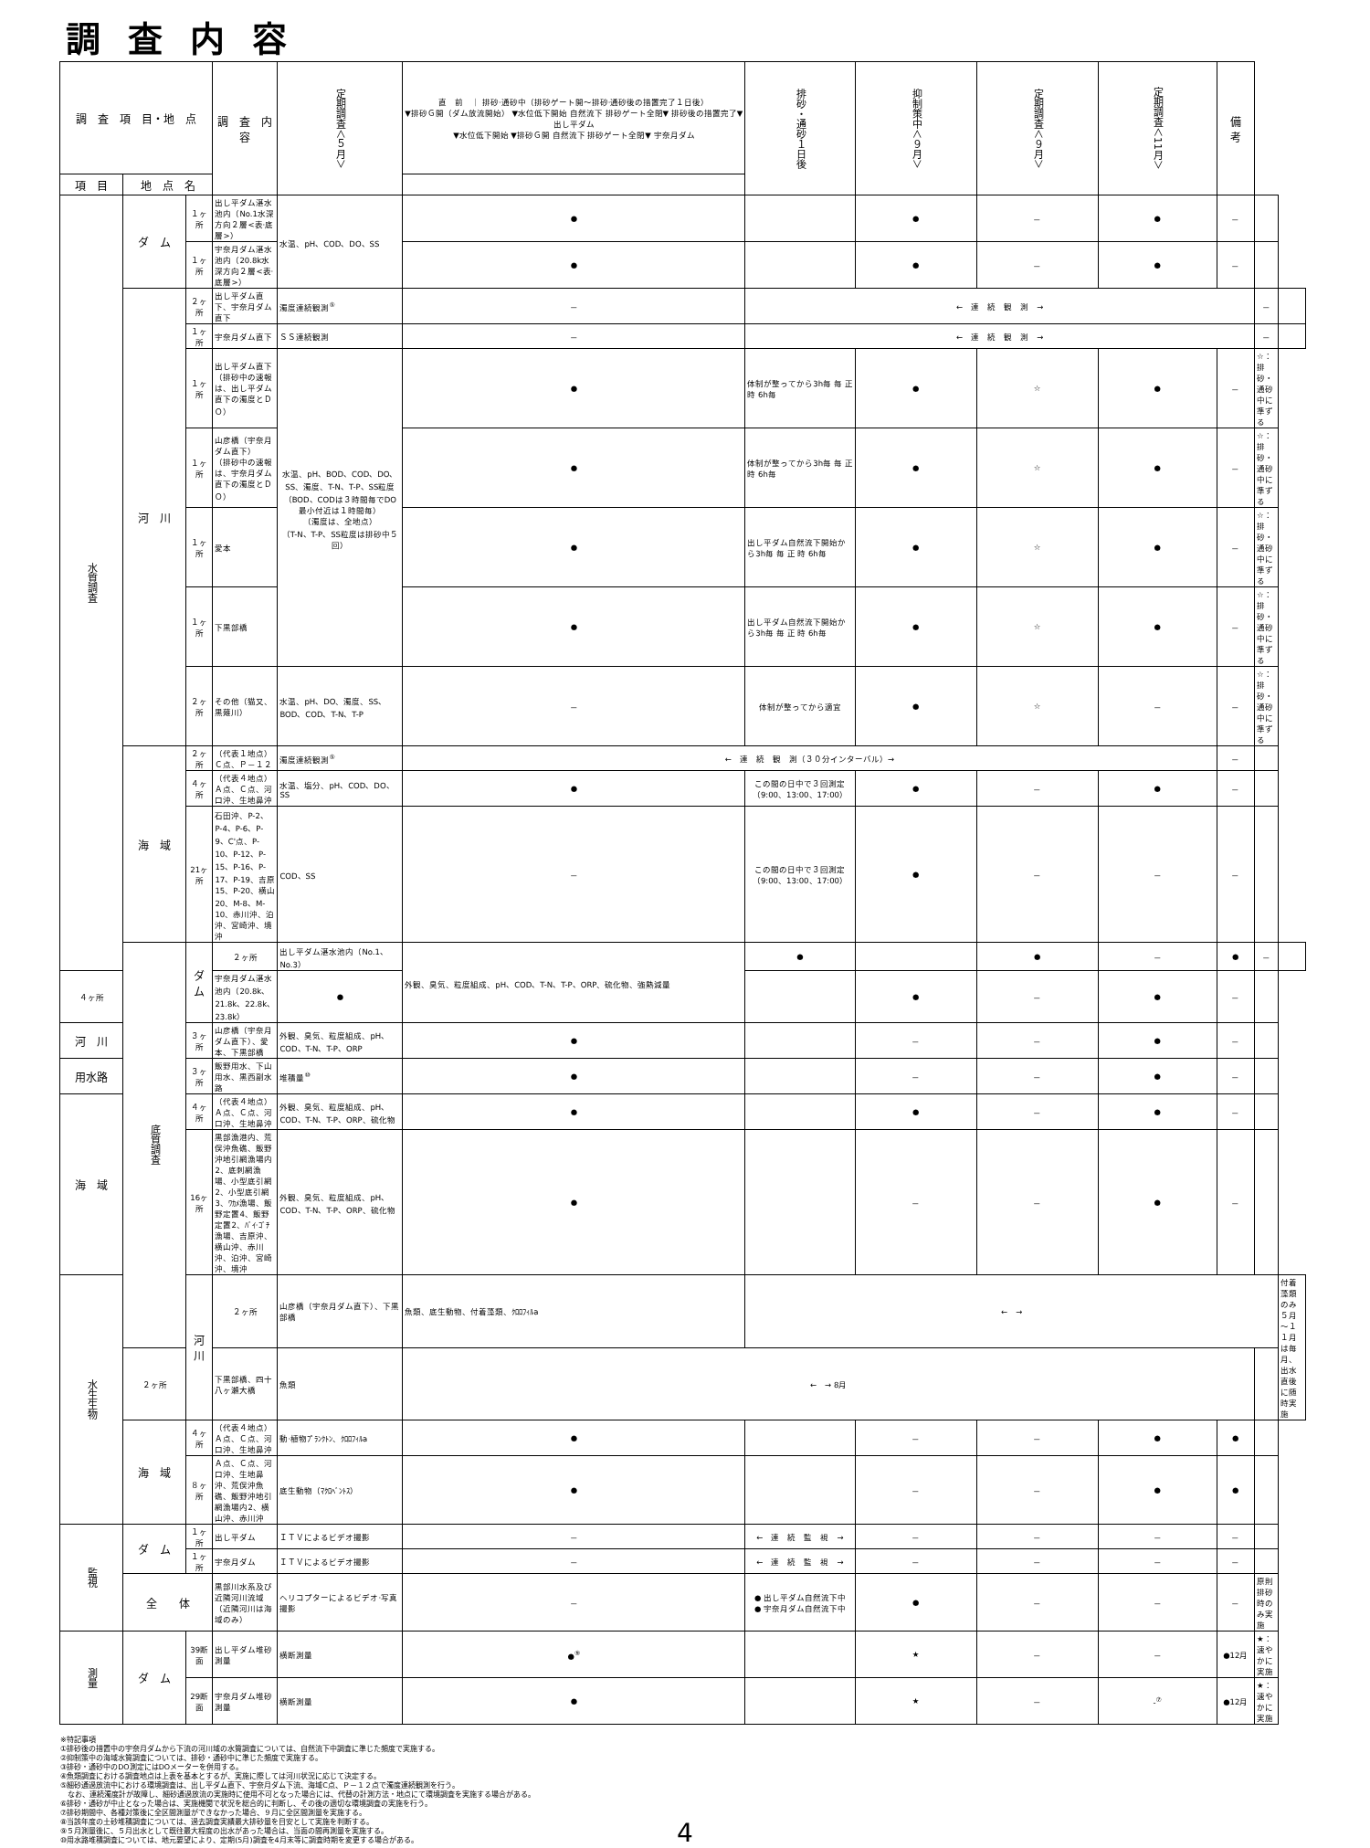調査内容
| 調 査 項 目・地 点 | | | 調 査 内 容 | 定期調査＜５月＞ | 直 前 ｜ 排砂·通砂中（排砂ゲート開～排砂·通砂後の措置完了１日後） ▼排砂Ｇ開（ダム放流開始） ▼水位低下開始 自然流下 排砂ゲート全閉▼ 排砂後の措置完了▼ 出し平ダム ▼水位低下開始 ▼排砂Ｇ開 自然流下 排砂ゲート全閉▼ 宇奈月ダム | 排砂・通砂１日後 | 抑制策中＜９月＞ | 定期調査＜９月＞ | 定期調査＜11月＞ | 備 考 | | |
| --- | --- | --- | --- | --- | --- | --- | --- | --- | --- | --- | --- | --- |
| 項 目 | 地 点 名 | | | | | | | | | | | |
| 水質調査 | ダ ム | １ヶ所 | 出し平ダム湛水池内（No.1水深方向２層<表·底層>） | 水温、pH、COD、DO、SS | ● | | ● | － | ● | － | | |
| | | １ヶ所 | 宇奈月ダム湛水池内（20.8k水深方向２層<表·底層>） | | ● | | ● | － | ● | － | | |
| | 河 川 | ２ヶ所 | 出し平ダム直下、宇奈月ダム直下 | 濁度連続観測<sup>⑤</sup> | － | ← 連 続 観 測 → | | | | | － | |
| | | １ヶ所 | 宇奈月ダム直下 | ＳＳ連続観測 | － | ← 連 続 観 測 → | | | | | － | |
| | | １ヶ所 | 出し平ダム直下 （排砂中の速報は、出し平ダム直下の濁度とＤＯ） | 水温、pH、BOD、COD、DO、SS、濁度、T-N、T-P、SS粒度 （BOD、CODは３時間毎でDO最小付近は１時間毎） （濁度は、全地点） （T-N、T-P、SS粒度は排砂中５回） | ● | 体制が整ってから3h毎 毎 正 時 6h毎 | ● | ☆ | ● | － | ☆：排砂・通砂中に準ずる | |
| | | １ヶ所 | 山彦橋（宇奈月ダム直下） （排砂中の速報は、宇奈月ダム直下の濁度とＤＯ） | | ● | 体制が整ってから3h毎 毎 正 時 6h毎 | ● | ☆ | ● | － | ☆：排砂・通砂中に準ずる | |
| | | １ヶ所 | 愛本 | | ● | 出し平ダム自然流下開始から3h毎 毎 正 時 6h毎 | ● | ☆ | ● | － | ☆：排砂・通砂中に準ずる | |
| | | １ヶ所 | 下黒部橋 | | ● | 出し平ダム自然流下開始から3h毎 毎 正 時 6h毎 | ● | ☆ | ● | － | ☆：排砂・通砂中に準ずる | |
| | | ２ヶ所 | その他（猫又、黒薙川） | 水温、pH、DO、濁度、SS、BOD、COD、T-N、T-P | － | 体制が整ってから適宜 | ● | ☆ | － | － | ☆：排砂・通砂中に準ずる | |
| | 海 域 | ２ヶ所 | （代表１地点）Ｃ点、Ｐ－１２ | 濁度連続観測<sup>⑤</sup> | ← 連 続 観 測（３０分インターバル）→ | | | | | － | | |
| | | ４ヶ所 | （代表４地点）Ａ点、Ｃ点、河口沖、生地鼻沖 | 水温、塩分、pH、COD、DO、SS | ● | この間の日中で３回測定（9:00、13:00、17:00） | ● | － | ● | － | | |
| | | 21ヶ所 | 石田沖、P-2、P-4、P-6、P-9、C'点、P-10、P-12、P-15、P-16、P-17、P-19、吉原15、P-20、横山20、M-8、M-10、赤川沖、泊沖、宮崎沖、境沖 | COD、SS | － | この間の日中で３回測定（9:00、13:00、17:00） | ● | － | － | － | | |
| | 底質調査 | ダ ム | ２ヶ所 | 出し平ダム湛水池内（No.1、No.3） | 外観、臭気、粒度組成、pH、COD、T-N、T-P、ORP、硫化物、強熱減量 | ● | | ● | － | ● | － | |
| ４ヶ所 | | | 宇奈月ダム湛水池内（20.8k、21.8k、22.8k、23.8k） | ● | | | ● | － | ● | － | | |
| 河 川 | | ３ヶ所 | 山彦橋（宇奈月ダム直下）、愛本、下黒部橋 | 外観、臭気、粒度組成、pH、COD、T-N、T-P、ORP | ● | | － | － | ● | － | | |
| 用水路 | | ３ヶ所 | 飯野用水、下山用水、黒西副水路 | 堆積量<sup>⑩</sup> | ● | | － | － | ● | － | | |
| 海 域 | | ４ヶ所 | （代表４地点）Ａ点、Ｃ点、河口沖、生地鼻沖 | 外観、臭気、粒度組成、pH、COD、T-N、T-P、ORP、硫化物 | ● | | ● | － | ● | － | | |
| | | 16ヶ所 | 黒部漁港内、荒俣沖魚礁、飯野沖地引網漁場内2、底刺網漁場、小型底引網2、小型底引網3、ﾜｶﾒ漁場、飯野定置4、飯野定置2、ﾊﾞｲ·ｺﾞﾁ漁場、吉原沖、横山沖、赤川沖、泊沖、宮崎沖、境沖 | 外観、臭気、粒度組成、pH、COD、T-N、T-P、ORP、硫化物 | ● | | － | － | ● | － | | |
| 水生生物 | | 河 川 | ２ヶ所 | 山彦橋（宇奈月ダム直下）、下黒部橋 | 魚類、底生動物、付着藻類、ｸﾛﾛﾌｨﾙa | ← → | | | | | | 付着藻類のみ５月～１１月は毎月、出水直後に随時実施 |
| | ２ヶ所 | | 下黒部橋、四十八ヶ瀬大橋 | 魚類 | ← → 8月 | | | | | | | |
| | 海 域 | ４ヶ所 | （代表４地点）Ａ点、Ｃ点、河口沖、生地鼻沖 | 動·植物ﾌﾟﾗﾝｸﾄﾝ、ｸﾛﾛﾌｨﾙa | ● | | － | － | ● | ● | | |
| | | ８ヶ所 | Ａ点、Ｃ点、河口沖、生地鼻沖、荒俣沖魚礁、飯野沖地引網漁場内2、横山沖、赤川沖 | 底生動物（ﾏｸﾛﾍﾞﾝﾄｽ） | ● | | － | － | ● | ● | | |
| 監視 | ダ ム | １ヶ所 | 出し平ダム | ＩＴＶによるビデオ撮影 | － | ← 連 続 監 視 → | － | － | － | － | | |
| | | １ヶ所 | 宇奈月ダム | ＩＴＶによるビデオ撮影 | － | ← 連 続 監 視 → | － | － | － | － | | |
| | 全 体 | | 黒部川水系及び近隣河川流域（近隣河川は海域のみ） | ヘリコプターによるビデオ·写真撮影 | － | ● 出し平ダム自然流下中 ● 宇奈月ダム自然流下中 | ● | － | － | － | 原則 排砂時のみ実施 | |
| 測量 | ダ ム | 39断面 | 出し平ダム堆砂測量 | 横断測量 | ●<sup>⑨</sup> | | ★ | － | － | ●12月 | ★：速やかに実施 | |
| | | 29断面 | 宇奈月ダム堆砂測量 | 横断測量 | ● | | ★ | － | -<sup>⑦</sup> | ●12月 | ★：速やかに実施 | |
※特記事項
①排砂後の措置中の宇奈月ダムから下流の河川域の水質調査については、自然流下中調査に準じた頻度で実施する。
②抑制策中の海域水質調査については、排砂・通砂中に準じた頻度で実施する。
③排砂・通砂中のDO測定にはDOメーターを併用する。
④魚類調査における調査地点は上表を基本とするが、実施に際しては河川状況に応じて決定する。
⑤細砂通過放流中における環境調査は、出し平ダム直下、宇奈月ダム下流、海域C点、Ｐ－１２点で濁度連続観測を行う。
　なお、連続濁度計が故障し、細砂通過放流の実施時に使用不可となった場合には、代替の計測方法・地点にて環境調査を実施する場合がある。
⑥排砂・通砂が中止となった場合は、実施機関で状況を総合的に判断し、その後の適切な環境調査の実施を行う。
⑦排砂期間中、各種対策後に全区間測量ができなかった場合、９月に全区間測量を実施する。
⑧当該年度の土砂堆積調査については、過去調査実績最大排砂量を目安として実施を判断する。
⑨５月測量後に、５月出水として既往最大程度の出水があった場合は、当面の間再測量を実施する。
⑩用水路堆積調査については、地元要望により、定期(5月)調査を4月末等に調査時期を変更する場合がある。
4